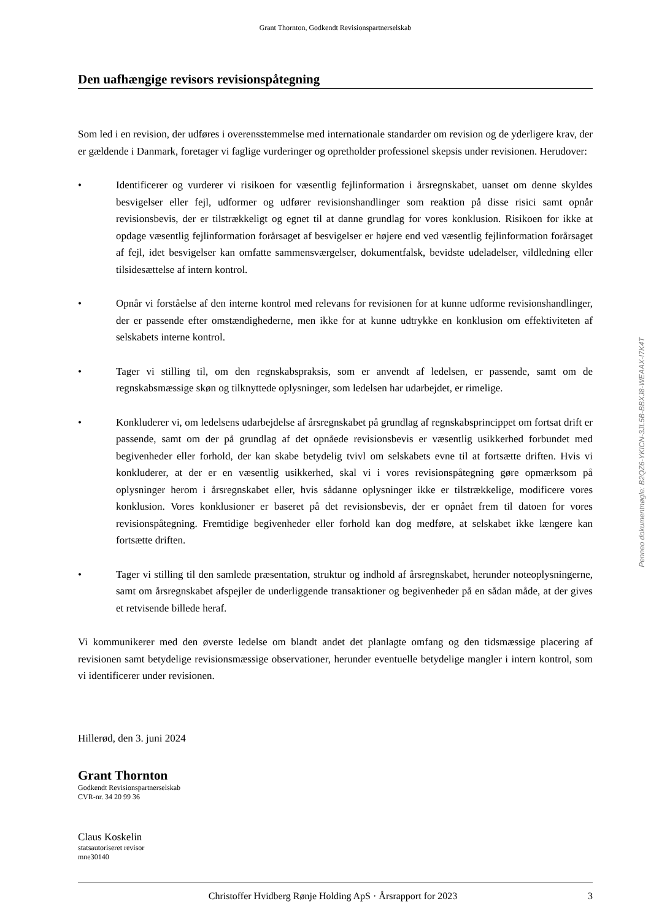Grant Thornton, Godkendt Revisionspartnerselskab
Den uafhængige revisors revisionspåtegning
Som led i en revision, der udføres i overensstemmelse med internationale standarder om revision og de yderligere krav, der er gældende i Danmark, foretager vi faglige vurderinger og opretholder professionel skepsis under revisionen. Herudover:
• Identificerer og vurderer vi risikoen for væsentlig fejlinformation i årsregnskabet, uanset om denne skyldes besvigelser eller fejl, udformer og udfører revisionshandlinger som reaktion på disse risici samt opnår revisionsbevis, der er tilstrækkeligt og egnet til at danne grundlag for vores konklusion. Risikoen for ikke at opdage væsentlig fejlinformation forårsaget af besvigelser er højere end ved væsentlig fejlinformation forårsaget af fejl, idet besvigelser kan omfatte sammensværgelser, dokumentfalsk, bevidste udeladelser, vildledning eller tilsidesættelse af intern kontrol.
• Opnår vi forståelse af den interne kontrol med relevans for revisionen for at kunne udforme revisionshandlinger, der er passende efter omstændighederne, men ikke for at kunne udtrykke en konklusion om effektiviteten af selskabets interne kontrol.
• Tager vi stilling til, om den regnskabspraksis, som er anvendt af ledelsen, er passende, samt om de regnskabsmæssige skøn og tilknyttede oplysninger, som ledelsen har udarbejdet, er rimelige.
• Konkluderer vi, om ledelsens udarbejdelse af årsregnskabet på grundlag af regnskabsprincippet om fortsat drift er passende, samt om der på grundlag af det opnåede revisionsbevis er væsentlig usikkerhed forbundet med begivenheder eller forhold, der kan skabe betydelig tvivl om selskabets evne til at fortsætte driften. Hvis vi konkluderer, at der er en væsentlig usikkerhed, skal vi i vores revisionspåtegning gøre opmærksom på oplysninger herom i årsregnskabet eller, hvis sådanne oplysninger ikke er tilstrækkelige, modificere vores konklusion. Vores konklusioner er baseret på det revisionsbevis, der er opnået frem til datoen for vores revisionspåtegning. Fremtidige begivenheder eller forhold kan dog medføre, at selskabet ikke længere kan fortsætte driften.
• Tager vi stilling til den samlede præsentation, struktur og indhold af årsregnskabet, herunder noteoplysningerne, samt om årsregnskabet afspejler de underliggende transaktioner og begivenheder på en sådan måde, at der gives et retvisende billede heraf.
Vi kommunikerer med den øverste ledelse om blandt andet det planlagte omfang og den tidsmæssige placering af revisionen samt betydelige revisionsmæssige observationer, herunder eventuelle betydelige mangler i intern kontrol, som vi identificerer under revisionen.
Hillerød, den 3. juni 2024
Grant Thornton
Godkendt Revisionspartnerselskab
CVR-nr. 34 20 99 36
Claus Koskelin
statsautoriseret revisor
mne30140
Christoffer Hvidberg Rønje Holding ApS · Årsrapport for 2023 3
Penneo dokumentnøgle: B2QZ6-YKICN-3JL5B-BBXJ8-WEAAX-I7K4T